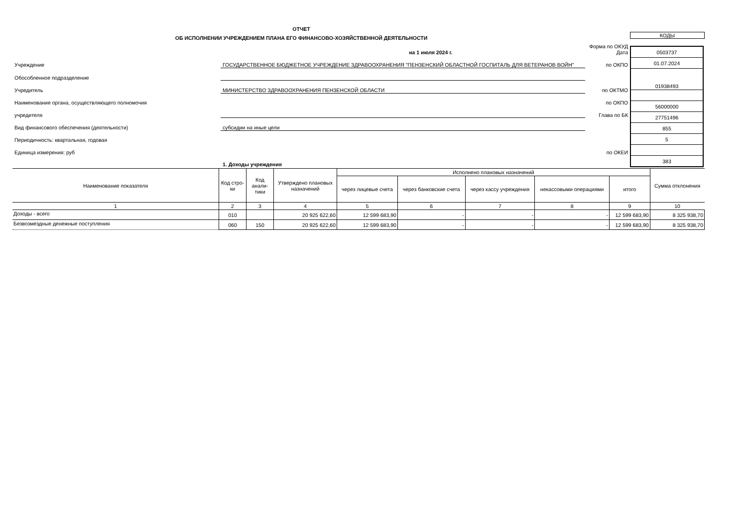ОТЧЕТ
ОБ ИСПОЛНЕНИИ УЧРЕЖДЕНИЕМ ПЛАНА ЕГО ФИНАНСОВО-ХОЗЯЙСТВЕННОЙ ДЕЯТЕЛЬНОСТИ
| | на 1 июля 2024 г. | | Форма по ОКУД Дата |
| Учреждение | ГОСУДАРСТВЕННОЕ БЮДЖЕТНОЕ УЧРЕЖДЕНИЕ ЗДРАВООХРАНЕНИЯ "ПЕНЗЕНСКИЙ ОБЛАСТНОЙ ГОСПИТАЛЬ ДЛЯ ВЕТЕРАНОВ ВОЙН" | | по ОКПО |
| Обособленное подразделение | | | |
| Учредитель | МИНИСТЕРСТВО ЗДРАВООХРАНЕНИЯ ПЕНЗЕНСКОЙ ОБЛАСТИ | | по ОКТМО |
| Наименование органа, осуществляющего полномочия | | | по ОКПО |
| учредителя | | | Глава по БК |
| Вид финансового обеспечения (деятельности) | субсидии на иные цели | | |
| Периодичность: квартальная, годовая | | | |
| Единица измерения: руб | | | по ОКЕИ |
| | 1. Доходы учреждения | | |
КОДЫ
| 0503737 |
| 01.07.2024 |
| 01938493 |
| 56000000 |
| 27751496 |
| 855 |
| 5 |
| 383 |
| Наименование показателя | Код стро-ки | Код анали-тики | Утверждено плановых назначений | Исполнено плановых назначений | | | | | Сумма отклонения |
| --- | --- | --- | --- | --- | --- | --- | --- | --- | --- |
| | | | | через лицевые счета | через банковские счета | через кассу учреждения | некассовыми операциями | итого | |
| 1 | 2 | 3 | 4 | 5 | 6 | 7 | 8 | 9 | 10 |
| Доходы - всего | 010 | | 20 925 622,60 | 12 599 683,90 | - | - | - | 12 599 683,90 | 8 325 938,70 |
| Безвозмездные денежные поступления | 060 | 150 | 20 925 622,60 | 12 599 683,90 | - | - | - | 12 599 683,90 | 8 325 938,70 |